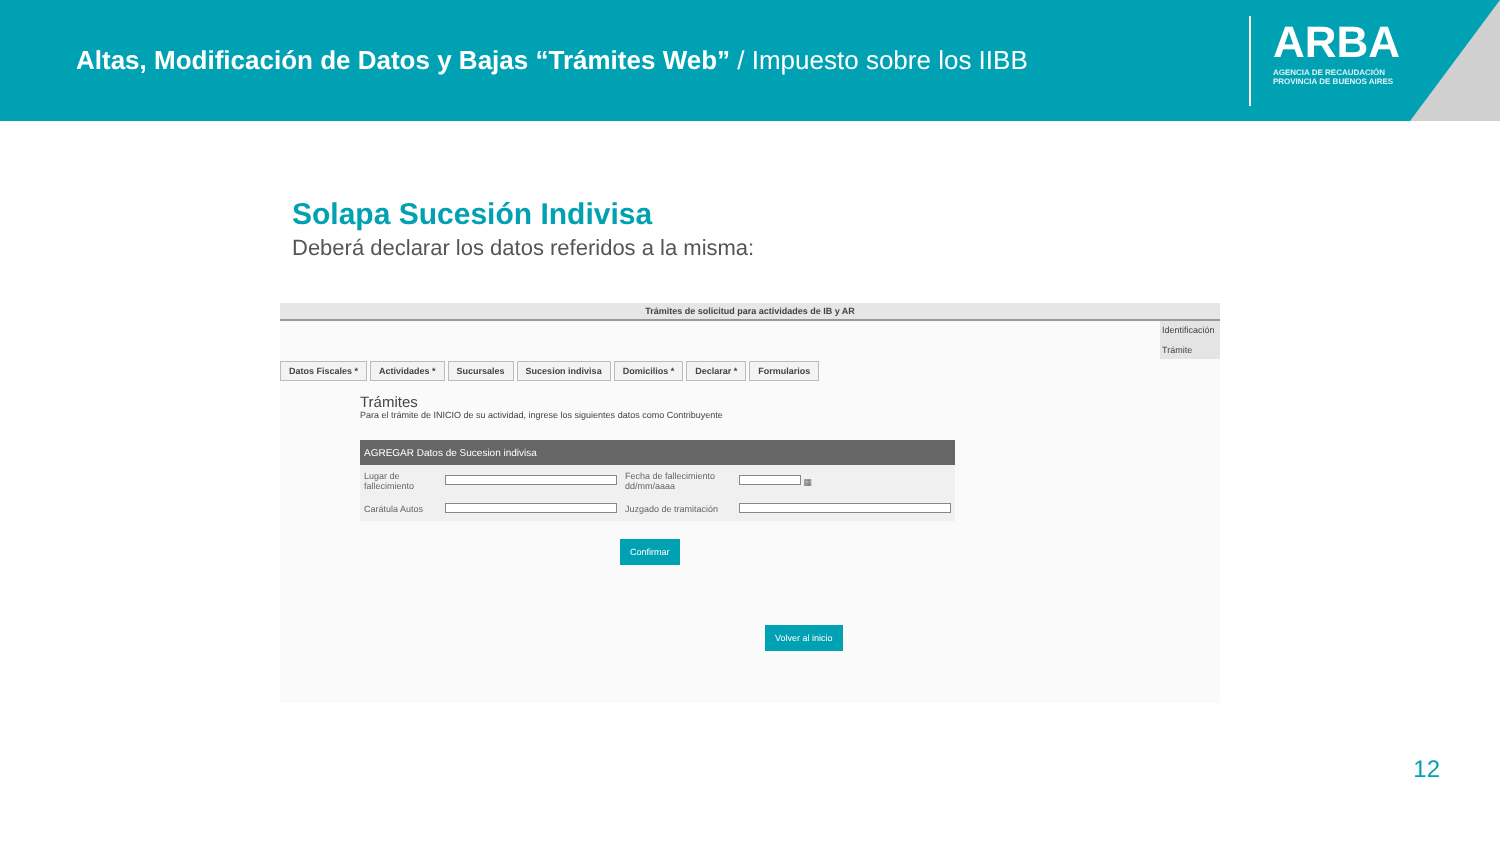Altas, Modificación de Datos y Bajas “Trámites Web” / Impuesto sobre los IIBB
ARBA
AGENCIA DE RECAUDACIÓN
PROVINCIA DE BUENOS AIRES
Solapa Sucesión Indivisa
Deberá declarar los datos referidos a la misma:
Trámites de solicitud para actividades de IB y AR
Identificación
Trámite
Datos Fiscales * Actividades * Sucursales Sucesion indivisa Domicilios * Declarar * Formularios
Trámites
Para el trámite de INICIO de su actividad, ingrese los siguientes datos como Contribuyente
AGREGAR Datos de Sucesion indivisa
| Lugar de fallecimiento | | Fecha de fallecimiento dd/mm/aaaa | ▦ |
| Carátula Autos | | Juzgado de tramitación | |
Confirmar
Volver al inicio
12